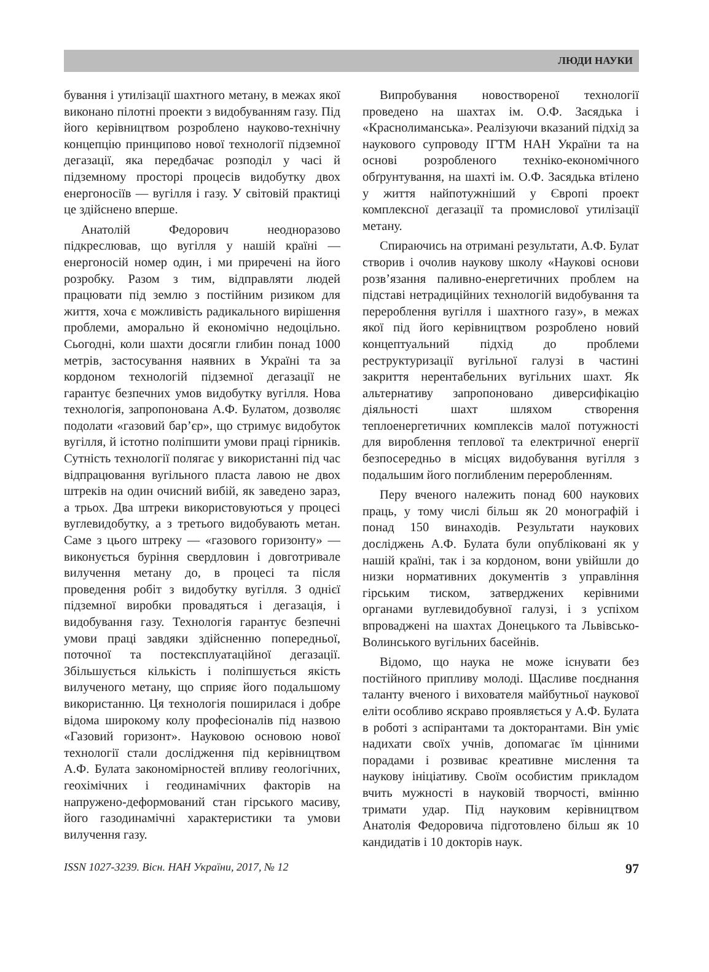ЛЮДИ НАУКИ
бування і утилізації шахтного метану, в межах якої виконано пілотні проекти з видобуванням газу. Під його керівництвом розроблено науково-технічну концепцію принципово нової технології підземної дегазації, яка передбачає розподіл у часі й підземному просторі процесів видобутку двох енергоносіїв — вугілля і газу. У світовій практиці це здійснено вперше.
Анатолій Федорович неодноразово підкреслював, що вугілля у нашій країні — енергоносій номер один, і ми приречені на його розробку. Разом з тим, відправляти людей працювати під землю з постійним ризиком для життя, хоча є можливість радикального вирішення проблеми, аморально й економічно недоцільно. Сьогодні, коли шахти досягли глибин понад 1000 метрів, застосування наявних в Україні та за кордоном технологій підземної дегазації не гарантує безпечних умов видобутку вугілля. Нова технологія, запропонована А.Ф. Булатом, дозволяє подолати «газовий бар’єр», що стримує видобуток вугілля, й істотно поліпшити умови праці гірників. Сутність технології полягає у використанні під час відпрацювання вугільного пласта лавою не двох штреків на один очисний вибій, як заведено зараз, а трьох. Два штреки використовуються у процесі вуглевидобутку, а з третього видобувають метан. Саме з цього штреку — «газового горизонту» — виконується буріння свердловин і довготривале вилучення метану до, в процесі та після проведення робіт з видобутку вугілля. З однієї підземної виробки провадяться і дегазація, і видобування газу. Технологія гарантує безпечні умови праці завдяки здійсненню попередньої, поточної та постексплуатаційної дегазації. Збільшується кількість і поліпшується якість вилученого метану, що сприяє його подальшому використанню. Ця технологія поширилася і добре відома широкому колу професіоналів під назвою «Газовий горизонт». Науковою основою нової технології стали дослідження під керівництвом А.Ф. Булата закономірностей впливу геологічних, геохімічних і геодинамічних факторів на напружено-деформований стан гірського масиву, його газодинамічні характеристики та умови вилучення газу.
Випробування новоствореної технології проведено на шахтах ім. О.Ф. Засядька і «Краснолиманська». Реалізуючи вказаний підхід за наукового супроводу ІГТМ НАН України та на основі розробленого техніко-економічного обґрунтування, на шахті ім. О.Ф. Засядька втілено у життя найпотужніший у Європі проект комплексної дегазації та промислової утилізації метану.
Спираючись на отримані результати, А.Ф. Булат створив і очолив наукову школу «Наукові основи розв’язання паливно-енергетичних проблем на підставі нетрадиційних технологій видобування та перероблення вугілля і шахтного газу», в межах якої під його керівництвом розроблено новий концептуальний підхід до проблеми реструктуризації вугільної галузі в частині закриття нерентабельних вугільних шахт. Як альтернативу запропоновано диверсифікацію діяльності шахт шляхом створення теплоенергетичних комплексів малої потужності для вироблення теплової та електричної енергії безпосередньо в місцях видобування вугілля з подальшим його поглибленим переробленням.
Перу вченого належить понад 600 наукових праць, у тому числі більш як 20 монографій і понад 150 винаходів. Результати наукових досліджень А.Ф. Булата були опубліковані як у нашій країні, так і за кордоном, вони увійшли до низки нормативних документів з управління гірським тиском, затверджених керівними органами вуглевидобувної галузі, і з успіхом впроваджені на шахтах Донецького та Львівсько-Волинського вугільних басейнів.
Відомо, що наука не може існувати без постійного припливу молоді. Щасливе поєднання таланту вченого і вихователя майбутньої наукової еліти особливо яскраво проявляється у А.Ф. Булата в роботі з аспірантами та докторантами. Він уміє надихати своїх учнів, допомагає їм цінними порадами і розвиває креативне мислення та наукову ініціативу. Своїм особистим прикладом вчить мужності в науковій творчості, вмінню тримати удар. Під науковим керівництвом Анатолія Федоровича підготовлено більш як 10 кандидатів і 10 докторів наук.
ISSN 1027-3239. Вісн. НАН України, 2017, № 12 97